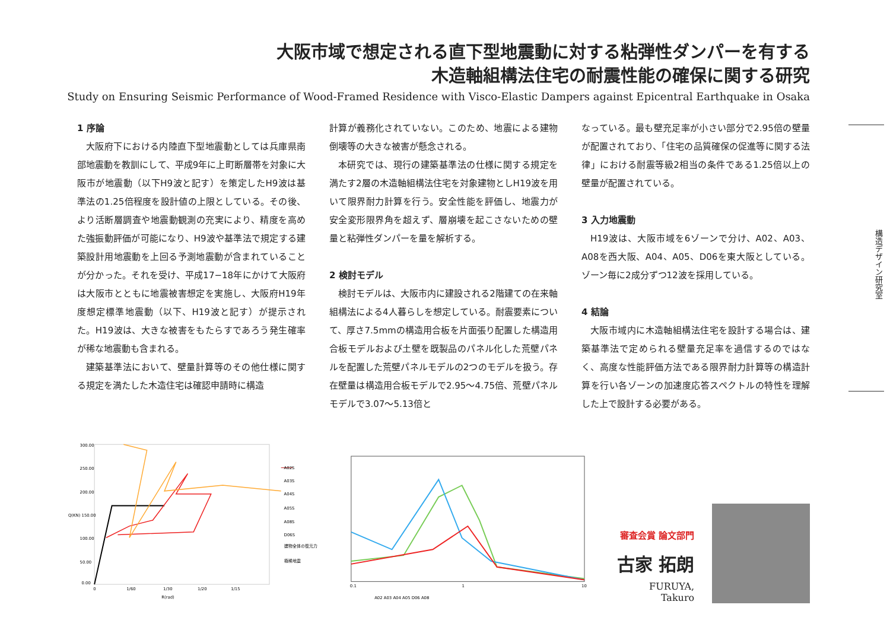大阪市域で想定される直下型地震動に対する粘弾性ダンパーを有する
木造軸組構法住宅の耐震性能の確保に関する研究
Study on Ensuring Seismic Performance of Wood-Framed Residence with Visco-Elastic Dampers against Epicentral Earthquake in Osaka
構造デザイン研究室
1 序論
大阪府下における内陸直下型地震動としては兵庫県南部地震動を教訓にして、平成9年に上町断層帯を対象に大阪市が地震動（以下H9波と記す）を策定したH9波は基準法の1.25倍程度を設計値の上限としている。その後、より活断層調査や地震動観測の充実により、精度を高めた強振動評価が可能になり、H9波や基準法で規定する建築設計用地震動を上回る予測地震動が含まれていることが分かった。それを受け、平成17−18年にかけて大阪府は大阪市とともに地震被害想定を実施し、大阪府H19年度想定標準地震動（以下、H19波と記す）が提示された。H19波は、大きな被害をもたらすであろう発生確率が稀な地震動も含まれる。
建築基準法において、壁量計算等のその他仕様に関する規定を満たした木造住宅は確認申請時に構造
計算が義務化されていない。このため、地震による建物倒壊等の大きな被害が懸念される。
本研究では、現行の建築基準法の仕様に関する規定を満たす2層の木造軸組構法住宅を対象建物としH19波を用いて限界耐力計算を行う。安全性能を評価し、地震力が安全変形限界角を超えず、層崩壊を起こさないための壁量と粘弾性ダンパーを量を解析する。
2 検討モデル
検討モデルは、大阪市内に建設される2階建ての在来軸組構法による4人暮らしを想定している。耐震要素について、厚さ7.5mmの構造用合板を片面張り配置した構造用合板モデルおよび土壁を既製品のパネル化した荒壁パネルを配置した荒壁パネルモデルの2つのモデルを扱う。存在壁量は構造用合板モデルで2.95〜4.75倍、荒壁パネルモデルで3.07〜5.13倍と
なっている。最も壁充足率が小さい部分で2.95倍の壁量が配置されており、「住宅の品質確保の促進等に関する法律」における耐震等級2相当の条件である1.25倍以上の壁量が配置されている。
3 入力地震動
H19波は、大阪市域を6ゾーンで分け、A02、A03、A08を西大阪、A04、A05、D06を東大阪としている。ゾーン毎に2成分ずつ12波を採用している。
4 結論
大阪市域内に木造軸組構法住宅を設計する場合は、建築基準法で定められる壁量充足率を過信するのではなく、高度な性能評価方法である限界耐力計算等の構造計算を行い各ゾーンの加速度応答スペクトルの特性を理解した上で設計する必要がある。
300.00
250.00
200.00
Q(KN) 150.00
100.00
50.00
0.00
0
1/60
1/30
1/20
1/15
R(rad)
A02S
A03S
A04S
A05S
A08S
D06S
建物全体の復元力
極稀地震
0.1
1
10
A02 A03 A04 A05 D06 A08
審査会賞 論文部門
古家 拓朗
FURUYA, Takuro